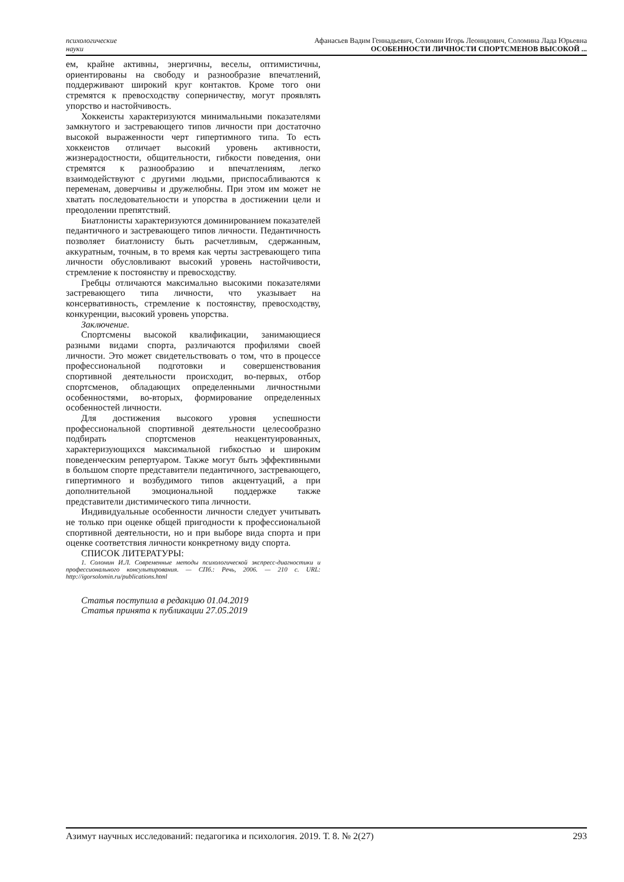психологические
науки
Афанасьев Вадим Геннадьевич, Соломин Игорь Леонидович, Соломина Лада Юрьевна
ОСОБЕННОСТИ ЛИЧНОСТИ СПОРТСМЕНОВ ВЫСОКОЙ ...
ем, крайне активны, энергичны, веселы, оптимистичны, ориентированы на свободу и разнообразие впечатлений, поддерживают широкий круг контактов. Кроме того они стремятся к превосходству соперничеству, могут проявлять упорство и настойчивость.
Хоккеисты характеризуются минимальными показателями замкнутого и застревающего типов личности при достаточно высокой выраженности черт гипертимного типа. То есть хоккеистов отличает высокий уровень активности, жизнерадостности, общительности, гибкости поведения, они стремятся к разнообразию и впечатлениям, легко взаимодействуют с другими людьми, приспосабливаются к переменам, доверчивы и дружелюбны. При этом им может не хватать последовательности и упорства в достижении цели и преодолении препятствий.
Биатлонисты характеризуются доминированием показателей педантичного и застревающего типов личности. Педантичность позволяет биатлонисту быть расчетливым, сдержанным, аккуратным, точным, в то время как черты застревающего типа личности обусловливают высокий уровень настойчивости, стремление к постоянству и превосходству.
Гребцы отличаются максимально высокими показателями застревающего типа личности, что указывает на консервативность, стремление к постоянству, превосходству, конкуренции, высокий уровень упорства.
Заключение.
Спортсмены высокой квалификации, занимающиеся разными видами спорта, различаются профилями своей личности. Это может свидетельствовать о том, что в процессе профессиональной подготовки и совершенствования спортивной деятельности происходит, во-первых, отбор спортсменов, обладающих определенными личностными особенностями, во-вторых, формирование определенных особенностей личности.
Для достижения высокого уровня успешности профессиональной спортивной деятельности целесообразно подбирать спортсменов неакцентуированных, характеризующихся максимальной гибкостью и широким поведенческим репертуаром. Также могут быть эффективными в большом спорте представители педантичного, застревающего, гипертимного и возбудимого типов акцентуаций, а при дополнительной эмоциональной поддержке также представители дистимического типа личности.
Индивидуальные особенности личности следует учитывать не только при оценке общей пригодности к профессиональной спортивной деятельности, но и при выборе вида спорта и при оценке соответствия личности конкретному виду спорта.
СПИСОК ЛИТЕРАТУРЫ:
1. Соломин И.Л. Современные методы психологической экспресс-диагностики и профессионального консультирования. — СПб.: Речь, 2006. — 210 с. URL: http://igorsolomin.ru/publications.html
Статья поступила в редакцию 01.04.2019
Статья принята к публикации 27.05.2019
Азимут научных исследований: педагогика и психология. 2019. Т. 8. № 2(27) 293